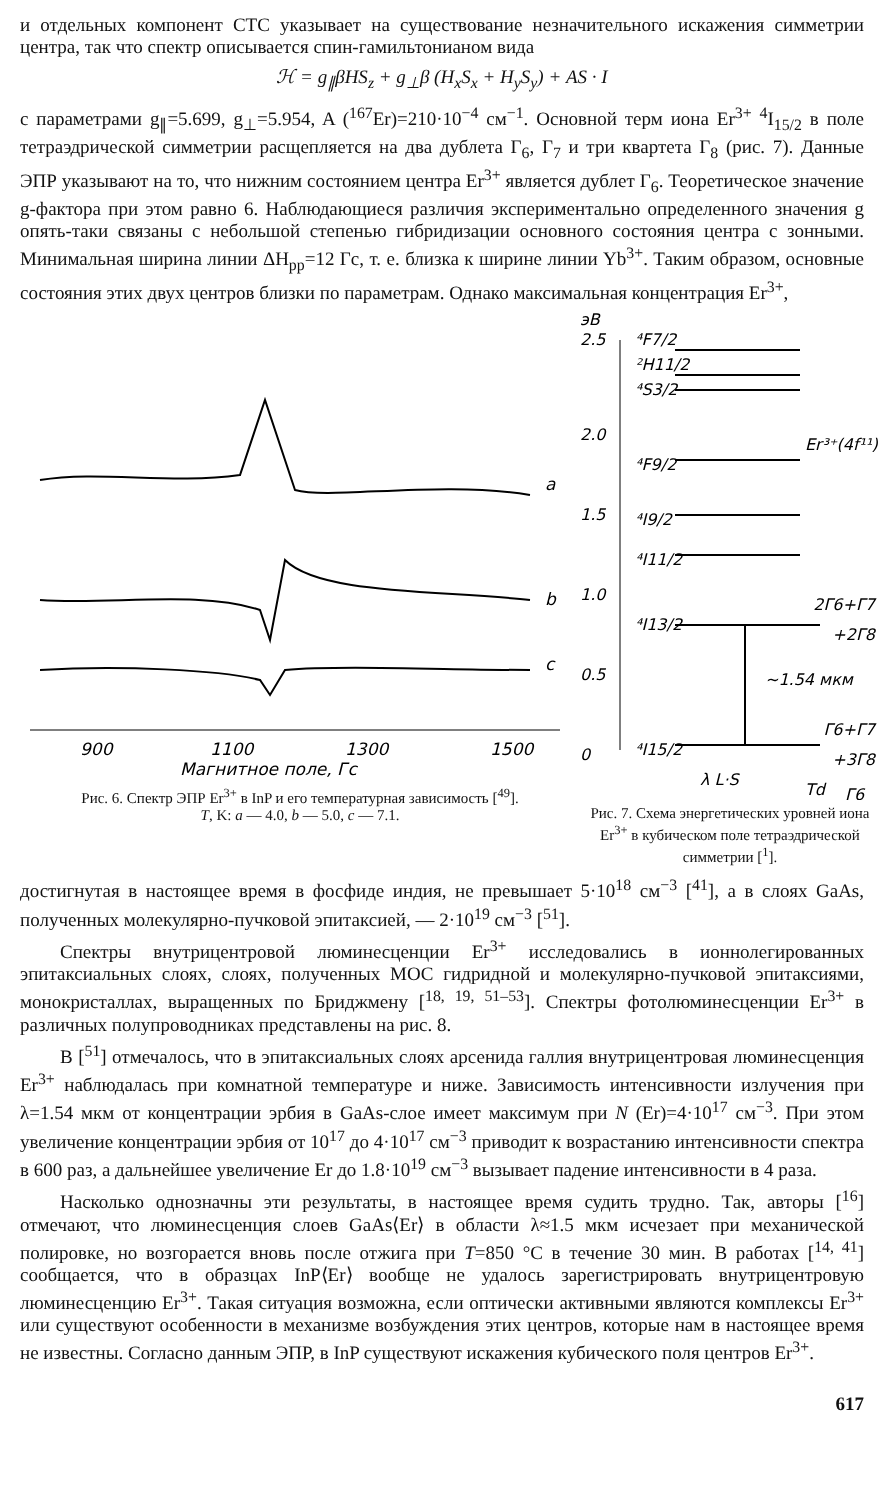и отдельных компонент СТС указывает на существование незначительного искажения симметрии центра, так что спектр описывается спин-гамильтонианом вида
ℋ = g<sub>∥</sub>βHS<sub>z</sub> + g<sub>⊥</sub>β (H<sub>x</sub>S<sub>x</sub> + H<sub>y</sub>S<sub>y</sub>) + AS · I
с параметрами g<sub>∥</sub>=5.699, g<sub>⊥</sub>=5.954, A (<sup>167</sup>Er)=210·10<sup>−4</sup> см<sup>−1</sup>. Основной терм иона Er<sup>3+</sup> <sup>4</sup>I<sub>15/2</sub> в поле тетраэдрической симметрии расщепляется на два дублета Γ<sub>6</sub>, Γ<sub>7</sub> и три квартета Γ<sub>8</sub> (рис. 7). Данные ЭПР указывают на то, что нижним состоянием центра Er<sup>3+</sup> является дублет Γ<sub>6</sub>. Теоретическое значение g-фактора при этом равно 6. Наблюдающиеся различия экспериментально определенного значения g опять-таки связаны с небольшой степенью гибридизации основного состояния центра с зонными. Минимальная ширина линии ΔH<sub>pp</sub>=12 Гс, т. е. близка к ширине линии Yb<sup>3+</sup>. Таким образом, основные состояния этих двух центров близки по параметрам. Однако максимальная концентрация Er<sup>3+</sup>,
a
b
c
900
1100
1300
1500
Магнитное поле, Гс
Рис. 6. Спектр ЭПР Er<sup>3+</sup> в InP и его температурная зависимость [<sup>49</sup>].
T, K: a — 4.0, b — 5.0, c — 7.1.
эВ
2.5
2.0
1.5
1.0
0.5
0
⁴F7/2
²H11/2
⁴S3/2
⁴F9/2
⁴I9/2
⁴I11/2
⁴I13/2
⁴I15/2
Er³⁺(4f¹¹)
~1.54 мкм
2Γ6+Γ7
+2Γ8
Γ6+Γ7
+3Γ8
λ L·S
Td
Γ6
Рис. 7. Схема энергетических уровней иона Er<sup>3+</sup> в кубическом поле тетраэдрической симметрии [<sup>1</sup>].
достигнутая в настоящее время в фосфиде индия, не превышает 5·10<sup>18</sup> см<sup>−3</sup> [<sup>41</sup>], а в слоях GaAs, полученных молекулярно-пучковой эпитаксией, — 2·10<sup>19</sup> см<sup>−3</sup> [<sup>51</sup>].
Спектры внутрицентровой люминесценции Er<sup>3+</sup> исследовались в ионнолегированных эпитаксиальных слоях, слоях, полученных МОС гидридной и молекулярно-пучковой эпитаксиями, монокристаллах, выращенных по Бриджмену [<sup>18, 19, 51–53</sup>]. Спектры фотолюминесценции Er<sup>3+</sup> в различных полупроводниках представлены на рис. 8.
В [<sup>51</sup>] отмечалось, что в эпитаксиальных слоях арсенида галлия внутрицентровая люминесценция Er<sup>3+</sup> наблюдалась при комнатной температуре и ниже. Зависимость интенсивности излучения при λ=1.54 мкм от концентрации эрбия в GaAs-слое имеет максимум при N (Er)=4·10<sup>17</sup> см<sup>−3</sup>. При этом увеличение концентрации эрбия от 10<sup>17</sup> до 4·10<sup>17</sup> см<sup>−3</sup> приводит к возрастанию интенсивности спектра в 600 раз, а дальнейшее увеличение Er до 1.8·10<sup>19</sup> см<sup>−3</sup> вызывает падение интенсивности в 4 раза.
Насколько однозначны эти результаты, в настоящее время судить трудно. Так, авторы [<sup>16</sup>] отмечают, что люминесценция слоев GaAs⟨Er⟩ в области λ≈1.5 мкм исчезает при механической полировке, но возгорается вновь после отжига при T=850 °C в течение 30 мин. В работах [<sup>14, 41</sup>] сообщается, что в образцах InP⟨Er⟩ вообще не удалось зарегистрировать внутрицентровую люминесценцию Er<sup>3+</sup>. Такая ситуация возможна, если оптически активными являются комплексы Er<sup>3+</sup> или существуют особенности в механизме возбуждения этих центров, которые нам в настоящее время не известны. Согласно данным ЭПР, в InP существуют искажения кубического поля центров Er<sup>3+</sup>.
617